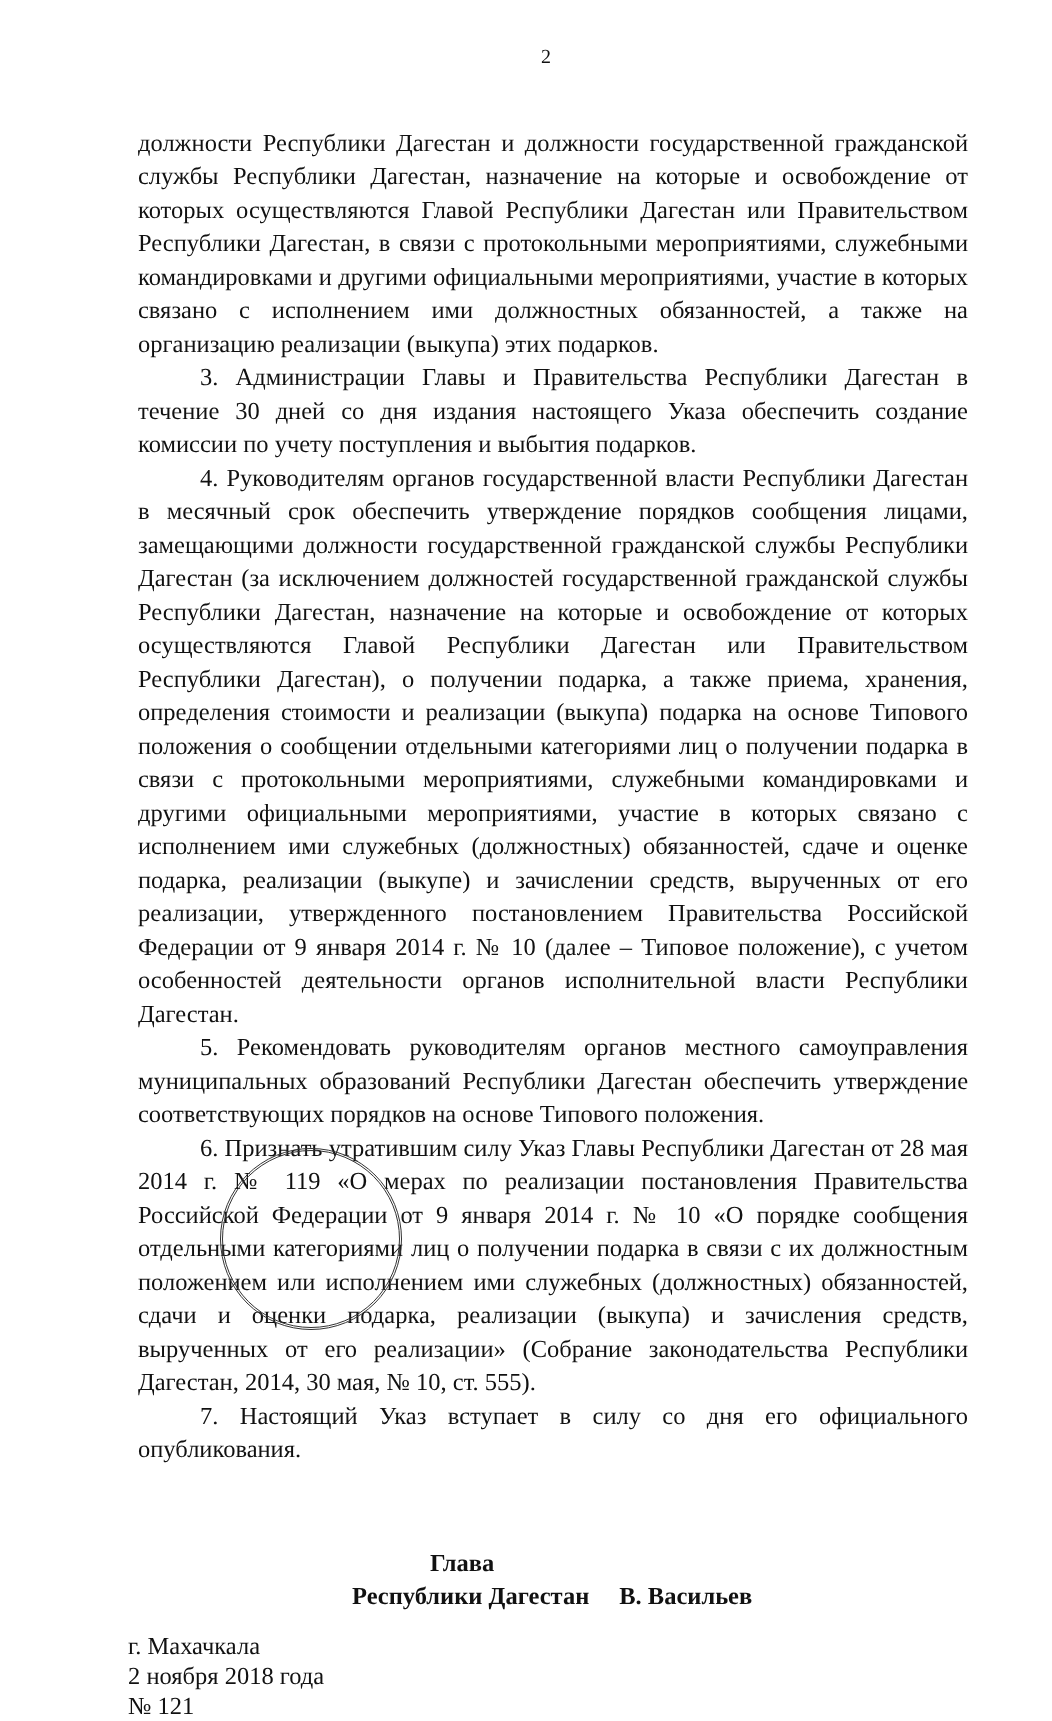2
должности Республики Дагестан и должности государственной гражданской службы Республики Дагестан, назначение на которые и освобождение от которых осуществляются Главой Республики Дагестан или Правительством Республики Дагестан, в связи с протокольными мероприятиями, служебными командировками и другими официальными мероприятиями, участие в которых связано с исполнением ими должностных обязанностей, а также на организацию реализации (выкупа) этих подарков.
3. Администрации Главы и Правительства Республики Дагестан в течение 30 дней со дня издания настоящего Указа обеспечить создание комиссии по учету поступления и выбытия подарков.
4. Руководителям органов государственной власти Республики Дагестан в месячный срок обеспечить утверждение порядков сообщения лицами, замещающими должности государственной гражданской службы Республики Дагестан (за исключением должностей государственной гражданской службы Республики Дагестан, назначение на которые и освобождение от которых осуществляются Главой Республики Дагестан или Правительством Республики Дагестан), о получении подарка, а также приема, хранения, определения стоимости и реализации (выкупа) подарка на основе Типового положения о сообщении отдельными категориями лиц о получении подарка в связи с протокольными мероприятиями, служебными командировками и другими официальными мероприятиями, участие в которых связано с исполнением ими служебных (должностных) обязанностей, сдаче и оценке подарка, реализации (выкупе) и зачислении средств, вырученных от его реализации, утвержденного постановлением Правительства Российской Федерации от 9 января 2014 г. № 10 (далее – Типовое положение), с учетом особенностей деятельности органов исполнительной власти Республики Дагестан.
5. Рекомендовать руководителям органов местного самоуправления муниципальных образований Республики Дагестан обеспечить утверждение соответствующих порядков на основе Типового положения.
6. Признать утратившим силу Указ Главы Республики Дагестан от 28 мая 2014 г. № 119 «О мерах по реализации постановления Правительства Российской Федерации от 9 января 2014 г. № 10 «О порядке сообщения отдельными категориями лиц о получении подарка в связи с их должностным положением или исполнением ими служебных (должностных) обязанностей, сдачи и оценки подарка, реализации (выкупа) и зачисления средств, вырученных от его реализации» (Собрание законодательства Республики Дагестан, 2014, 30 мая, № 10, ст. 555).
7. Настоящий Указ вступает в силу со дня его официального опубликования.
Глава
Республики Дагестан В. Васильев
г. Махачкала
2 ноября 2018 года
№ 121